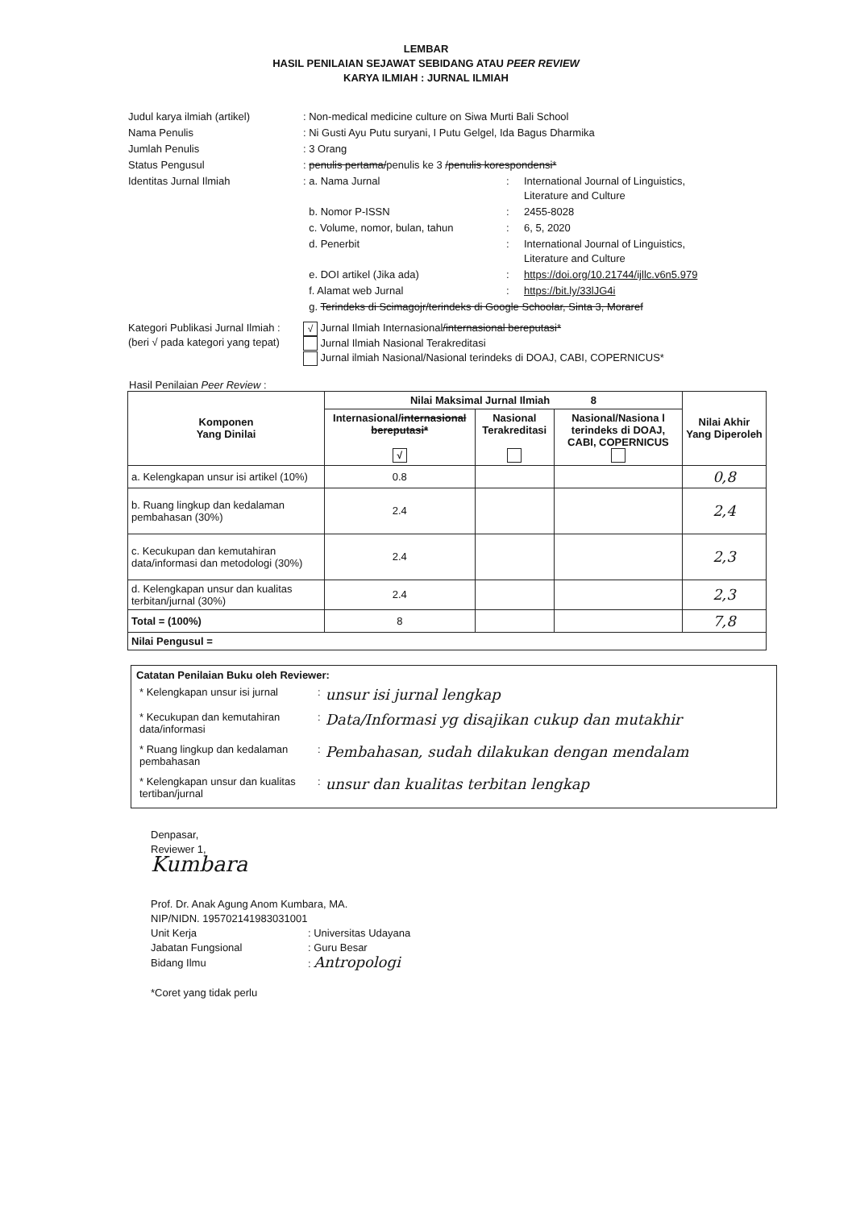LEMBAR
HASIL PENILAIAN SEJAWAT SEBIDANG ATAU PEER REVIEW
KARYA ILMIAH : JURNAL ILMIAH
| Judul karya ilmiah (artikel) | : Non-medical medicine culture on Siwa Murti Bali School | | |
| Nama Penulis | : Ni Gusti Ayu Putu suryani, I Putu Gelgel, Ida Bagus Dharmika | | |
| Jumlah Penulis | : 3 Orang | | |
| Status Pengusul | : penulis pertama/ penulis ke 3 /penulis korespondensi* | | |
| Identitas Jurnal Ilmiah | : a. Nama Jurnal | : | International Journal of Linguistics, Literature and Culture |
| | b. Nomor P-ISSN | : | 2455-8028 |
| | c. Volume, nomor, bulan, tahun | : | 6, 5, 2020 |
| | d. Penerbit | : | International Journal of Linguistics, Literature and Culture |
| | e. DOI artikel (Jika ada) | : | https://doi.org/10.21744/ijllc.v6n5.979 |
| | f. Alamat web Jurnal | : | https://bit.ly/33lJG4i |
| | g. Terindeks di Scimagojr/terindeks di Google Schoolar, Sinta 3, Moraref | | |
| Kategori Publikasi Jurnal Ilmiah : (beri √ pada kategori yang tepat) | √ Jurnal Ilmiah Internasional /internasional bereputasi* Jurnal Ilmiah Nasional Terakreditasi Jurnal ilmiah Nasional/Nasional terindeks di DOAJ, CABI, COPERNICUS* | | |
Hasil Penilaian Peer Review :
| Komponen Yang Dinilai | Nilai Maksimal Jurnal Ilmiah 8 | | | Nilai Akhir Yang Diperoleh |
| --- | --- | --- | --- | --- |
| | Internasional/ internasional bereputasi* √ | Nasional Terakreditasi | Nasional/Nasiona l terindeks di DOAJ, CABI, COPERNICUS | |
| a. Kelengkapan unsur isi artikel (10%) | 0.8 | | | 0,8 |
| b. Ruang lingkup dan kedalaman pembahasan (30%) | 2.4 | | | 2,4 |
| c. Kecukupan dan kemutahiran data/informasi dan metodologi (30%) | 2.4 | | | 2,3 |
| d. Kelengkapan unsur dan kualitas terbitan/jurnal (30%) | 2.4 | | | 2,3 |
| Total = (100%) | 8 | | | 7,8 |
| Nilai Pengusul = | | | | |
Catatan Penilaian Buku oleh Reviewer:
| * Kelengkapan unsur isi jurnal | : | unsur isi jurnal lengkap |
| * Kecukupan dan kemutahiran data/informasi | : | Data/Informasi yg disajikan cukup dan mutakhir |
| * Ruang lingkup dan kedalaman pembahasan | : | Pembahasan, sudah dilakukan dengan mendalam |
| * Kelengkapan unsur dan kualitas tertiban/jurnal | : | unsur dan kualitas terbitan lengkap |
Denpasar,
Reviewer 1,
Kumbara
Prof. Dr. Anak Agung Anom Kumbara, MA.
NIP/NIDN. 195702141983031001
| Unit Kerja | : Universitas Udayana |
| Jabatan Fungsional | : Guru Besar |
| Bidang Ilmu | : Antropologi |
*Coret yang tidak perlu